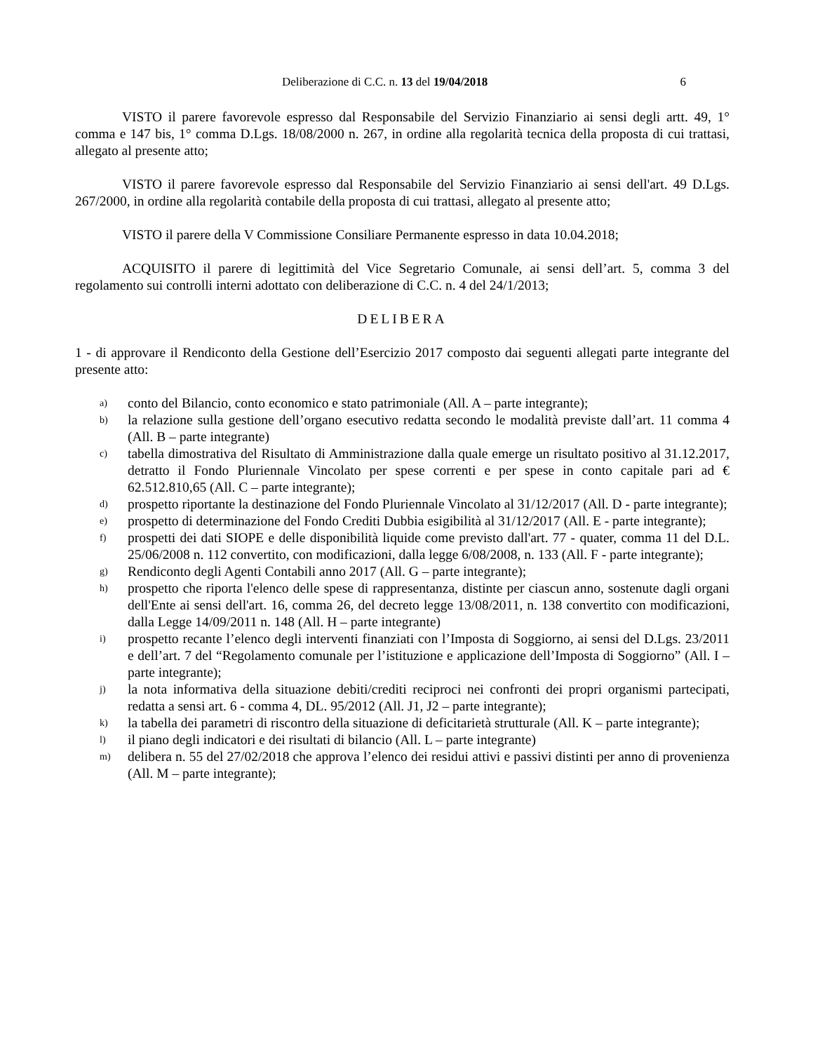Deliberazione di C.C. n. 13 del 19/04/2018 6
VISTO il parere favorevole espresso dal Responsabile del Servizio Finanziario ai sensi degli artt. 49, 1° comma e 147 bis, 1° comma D.Lgs. 18/08/2000 n. 267, in ordine alla regolarità tecnica della proposta di cui trattasi, allegato al presente atto;
VISTO il parere favorevole espresso dal Responsabile del Servizio Finanziario ai sensi dell'art. 49 D.Lgs. 267/2000, in ordine alla regolarità contabile della proposta di cui trattasi, allegato al presente atto;
VISTO il parere della V Commissione Consiliare Permanente espresso in data 10.04.2018;
ACQUISITO il parere di legittimità del Vice Segretario Comunale, ai sensi dell’art. 5, comma 3 del regolamento sui controlli interni adottato con deliberazione di C.C. n. 4 del 24/1/2013;
DELIBERA
1 - di approvare il Rendiconto della Gestione dell’Esercizio 2017 composto dai seguenti allegati parte integrante del presente atto:
a) conto del Bilancio, conto economico e stato patrimoniale (All. A – parte integrante);
b) la relazione sulla gestione dell’organo esecutivo redatta secondo le modalità previste dall’art. 11 comma 4 (All. B – parte integrante)
c) tabella dimostrativa del Risultato di Amministrazione dalla quale emerge un risultato positivo al 31.12.2017, detratto il Fondo Pluriennale Vincolato per spese correnti e per spese in conto capitale pari ad € 62.512.810,65 (All. C – parte integrante);
d) prospetto riportante la destinazione del Fondo Pluriennale Vincolato al 31/12/2017 (All. D - parte integrante);
e) prospetto di determinazione del Fondo Crediti Dubbia esigibilità al 31/12/2017 (All. E - parte integrante);
f) prospetti dei dati SIOPE e delle disponibilità liquide come previsto dall'art. 77 - quater, comma 11 del D.L. 25/06/2008 n. 112 convertito, con modificazioni, dalla legge 6/08/2008, n. 133 (All. F - parte integrante);
g) Rendiconto degli Agenti Contabili anno 2017 (All. G – parte integrante);
h) prospetto che riporta l'elenco delle spese di rappresentanza, distinte per ciascun anno, sostenute dagli organi dell'Ente ai sensi dell'art. 16, comma 26, del decreto legge 13/08/2011, n. 138 convertito con modificazioni, dalla Legge 14/09/2011 n. 148 (All. H – parte integrante)
i) prospetto recante l’elenco degli interventi finanziati con l’Imposta di Soggiorno, ai sensi del D.Lgs. 23/2011 e dell’art. 7 del “Regolamento comunale per l’istituzione e applicazione dell’Imposta di Soggiorno” (All. I – parte integrante);
j) la nota informativa della situazione debiti/crediti reciproci nei confronti dei propri organismi partecipati, redatta a sensi art. 6 - comma 4, DL. 95/2012 (All. J1, J2 – parte integrante);
k) la tabella dei parametri di riscontro della situazione di deficitarietà strutturale (All. K – parte integrante);
l) il piano degli indicatori e dei risultati di bilancio (All. L – parte integrante)
m) delibera n. 55 del 27/02/2018 che approva l’elenco dei residui attivi e passivi distinti per anno di provenienza (All. M – parte integrante);